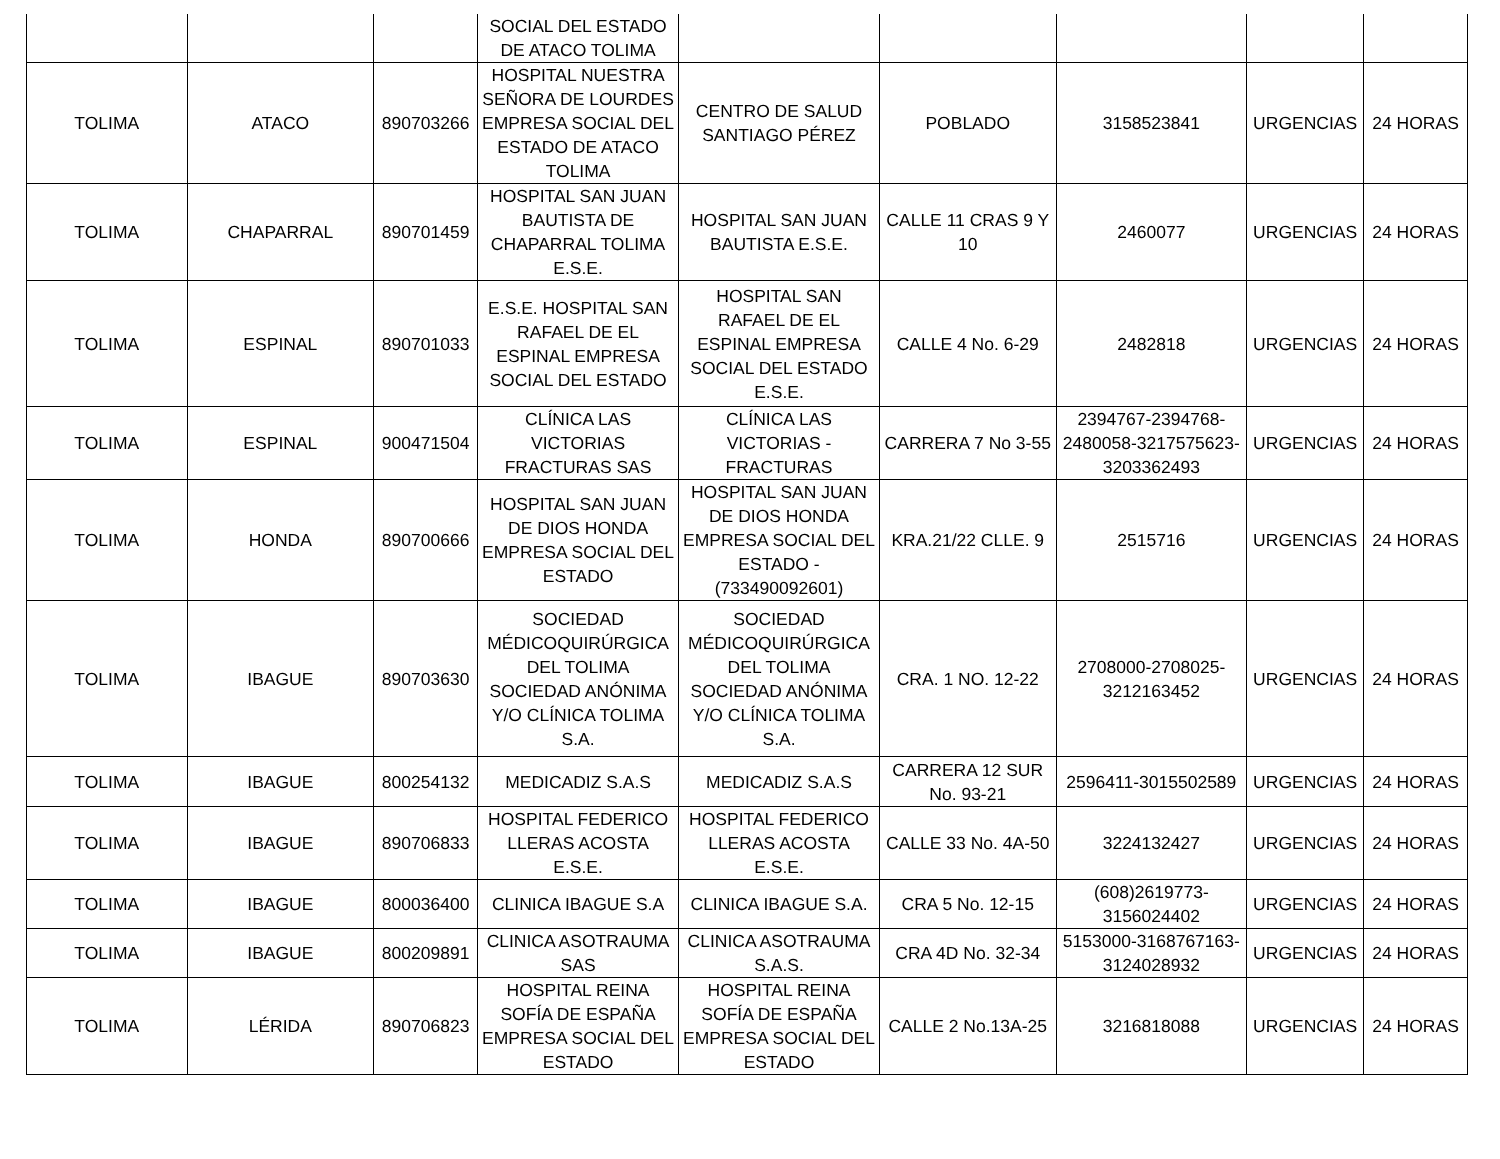| | | | SOCIAL DEL ESTADO DE ATACO TOLIMA | | | | | |
| TOLIMA | ATACO | 890703266 | HOSPITAL NUESTRA SEÑORA DE LOURDES EMPRESA SOCIAL DEL ESTADO DE ATACO TOLIMA | CENTRO DE SALUD SANTIAGO PÉREZ | POBLADO | 3158523841 | URGENCIAS | 24 HORAS |
| TOLIMA | CHAPARRAL | 890701459 | HOSPITAL SAN JUAN BAUTISTA DE CHAPARRAL TOLIMA E.S.E. | HOSPITAL SAN JUAN BAUTISTA E.S.E. | CALLE 11 CRAS 9 Y 10 | 2460077 | URGENCIAS | 24 HORAS |
| TOLIMA | ESPINAL | 890701033 | E.S.E. HOSPITAL SAN RAFAEL DE EL ESPINAL EMPRESA SOCIAL DEL ESTADO | HOSPITAL SAN RAFAEL DE EL ESPINAL EMPRESA SOCIAL DEL ESTADO E.S.E. | CALLE 4 No. 6-29 | 2482818 | URGENCIAS | 24 HORAS |
| TOLIMA | ESPINAL | 900471504 | CLÍNICA LAS VICTORIAS FRACTURAS SAS | CLÍNICA LAS VICTORIAS - FRACTURAS | CARRERA 7 No 3-55 | 2394767-2394768-2480058-3217575623-3203362493 | URGENCIAS | 24 HORAS |
| TOLIMA | HONDA | 890700666 | HOSPITAL SAN JUAN DE DIOS HONDA EMPRESA SOCIAL DEL ESTADO | HOSPITAL SAN JUAN DE DIOS HONDA EMPRESA SOCIAL DEL ESTADO - (733490092601) | KRA.21/22 CLLE. 9 | 2515716 | URGENCIAS | 24 HORAS |
| TOLIMA | IBAGUE | 890703630 | SOCIEDAD MÉDICOQUIRÚRGICA DEL TOLIMA SOCIEDAD ANÓNIMA Y/O CLÍNICA TOLIMA S.A. | SOCIEDAD MÉDICOQUIRÚRGICA DEL TOLIMA SOCIEDAD ANÓNIMA Y/O CLÍNICA TOLIMA S.A. | CRA. 1 NO. 12-22 | 2708000-2708025-3212163452 | URGENCIAS | 24 HORAS |
| TOLIMA | IBAGUE | 800254132 | MEDICADIZ S.A.S | MEDICADIZ S.A.S | CARRERA 12 SUR No. 93-21 | 2596411-3015502589 | URGENCIAS | 24 HORAS |
| TOLIMA | IBAGUE | 890706833 | HOSPITAL FEDERICO LLERAS ACOSTA E.S.E. | HOSPITAL FEDERICO LLERAS ACOSTA E.S.E. | CALLE 33 No. 4A-50 | 3224132427 | URGENCIAS | 24 HORAS |
| TOLIMA | IBAGUE | 800036400 | CLINICA IBAGUE S.A | CLINICA IBAGUE S.A. | CRA 5 No. 12-15 | (608)2619773-3156024402 | URGENCIAS | 24 HORAS |
| TOLIMA | IBAGUE | 800209891 | CLINICA ASOTRAUMA SAS | CLINICA ASOTRAUMA S.A.S. | CRA 4D No. 32-34 | 5153000-3168767163-3124028932 | URGENCIAS | 24 HORAS |
| TOLIMA | LÉRIDA | 890706823 | HOSPITAL REINA SOFÍA DE ESPAÑA EMPRESA SOCIAL DEL ESTADO | HOSPITAL REINA SOFÍA DE ESPAÑA EMPRESA SOCIAL DEL ESTADO | CALLE 2 No.13A-25 | 3216818088 | URGENCIAS | 24 HORAS |